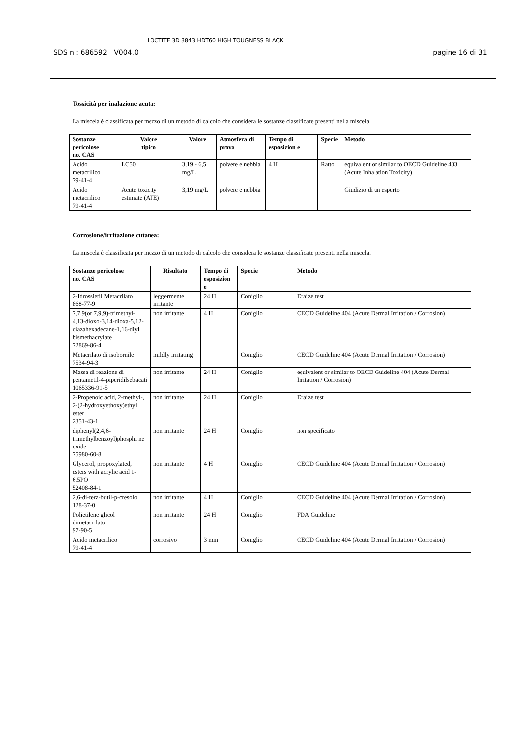SDS n.: 686592 V004.0
LOCTITE 3D 3843 HDT60 HIGH TOUGNESS BLACK
pagine 16 di 31
Tossicità per inalazione acuta:
La miscela è classificata per mezzo di un metodo di calcolo che considera le sostanze classificate presenti nella miscela.
| Sostanze pericolose no. CAS | Valore tipico | Valore | Atmosfera di prova | Tempo di esposizion e | Specie | Metodo |
| --- | --- | --- | --- | --- | --- | --- |
| Acido metacrilico 79-41-4 | LC50 | 3,19 - 6,5 mg/L | polvere e nebbia | 4 H | Ratto | equivalent or similar to OECD Guideline 403 (Acute Inhalation Toxicity) |
| Acido metacrilico 79-41-4 | Acute toxicity estimate (ATE) | 3,19 mg/L | polvere e nebbia | | | Giudizio di un esperto |
Corrosione/irritazione cutanea:
La miscela è classificata per mezzo di un metodo di calcolo che considera le sostanze classificate presenti nella miscela.
| Sostanze pericolose no. CAS | Risultato | Tempo di esposizion e | Specie | Metodo |
| --- | --- | --- | --- | --- |
| 2-Idrossietil Metacrilato 868-77-9 | leggermente irritante | 24 H | Coniglio | Draize test |
| 7,7,9(or 7,9,9)-trimethyl-4,13-dioxo-3,14-dioxa-5,12-diazahexadecane-1,16-diyl bismethacrylate 72869-86-4 | non irritante | 4 H | Coniglio | OECD Guideline 404 (Acute Dermal Irritation / Corrosion) |
| Metacrilato di isobornile 7534-94-3 | mildly irritating | | Coniglio | OECD Guideline 404 (Acute Dermal Irritation / Corrosion) |
| Massa di reazione di pentametil-4-piperidilsebacati 1065336-91-5 | non irritante | 24 H | Coniglio | equivalent or similar to OECD Guideline 404 (Acute Dermal Irritation / Corrosion) |
| 2-Propenoic acid, 2-methyl-, 2-(2-hydroxyethoxy)ethyl ester 2351-43-1 | non irritante | 24 H | Coniglio | Draize test |
| diphenyl(2,4,6-trimethylbenzoyl)phosphi ne oxide 75980-60-8 | non irritante | 24 H | Coniglio | non specificato |
| Glycerol, propoxylated, esters with acrylic acid 1-6.5PO 52408-84-1 | non irritante | 4 H | Coniglio | OECD Guideline 404 (Acute Dermal Irritation / Corrosion) |
| 2,6-di-terz-butil-p-cresolo 128-37-0 | non irritante | 4 H | Coniglio | OECD Guideline 404 (Acute Dermal Irritation / Corrosion) |
| Polietilene glicol dimetacrilato 97-90-5 | non irritante | 24 H | Coniglio | FDA Guideline |
| Acido metacrilico 79-41-4 | corrosivo | 3 min | Coniglio | OECD Guideline 404 (Acute Dermal Irritation / Corrosion) |